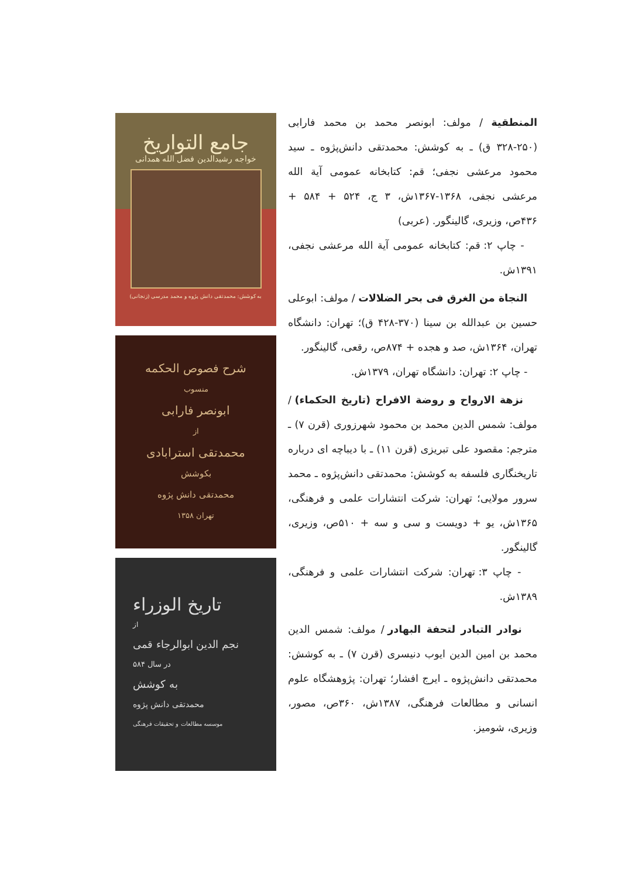جامع التواریخ
خواجه رشیدالدین فضل الله همدانی
به کوشش: محمدتقی دانش پژوه و محمد مدرسی (زنجانی)
شرح فصوص الحکمه
منسوب
ابونصر فارابی
از
محمدتقی استرابادی
بکوشش
محمدتقی دانش پژوه
تهران ۱۳۵۸
تاریخ الوزراء
از
نجم الدین ابوالرجاء قمی
در سال ۵۸۴
به کوشش
محمدتقی دانش پژوه
موسسه مطالعات و تحقیقات فرهنگی
المنطقیة / مولف: ابونصر محمد بن محمد فارابی (۲۵۰-۳۲۸ ق) ـ به کوشش: محمدتقی دانش‌پژوه ـ سید محمود مرعشی نجفی؛ قم: کتابخانه عمومی آیة الله مرعشی نجفی، ۱۳۶۸-۱۳۶۷ش، ۳ ج، ۵۲۴ + ۵۸۴ + ۴۳۶ص، وزیری، گالینگور. (عربی)
- چاپ ۲: قم: کتابخانه عمومی آیة الله مرعشی نجفی، ۱۳۹۱ش.
النجاة من الغرق فی بحر الضلالات / مولف: ابوعلی حسین بن عبدالله بن سینا (۳۷۰-۴۲۸ ق)؛ تهران: دانشگاه تهران، ۱۳۶۴ش، صد و هجده + ۸۷۴ص، رقعی، گالینگور.
- چاپ ۲: تهران: دانشگاه تهران، ۱۳۷۹ش.
نزهة الارواح و روضة الافراح (تاریخ الحکماء) / مولف: شمس الدین محمد بن محمود شهرزوری (قرن ۷) ـ مترجم: مقصود علی تبریزی (قرن ۱۱) ـ با دیباچه ای درباره تاریخنگاری فلسفه به کوشش: محمدتقی دانش‌پژوه ـ محمد سرور مولایی؛ تهران: شرکت انتشارات علمی و فرهنگی، ۱۳۶۵ش، یو + دویست و سی و سه + ۵۱۰ص، وزیری، گالینگور.
- چاپ ۳: تهران: شرکت انتشارات علمی و فرهنگی، ۱۳۸۹ش.
نوادر التبادر لتحفة البهادر / مولف: شمس الدین محمد بن امین الدین ایوب دنیسری (قرن ۷) ـ به کوشش: محمدتقی دانش‌پژوه ـ ایرج افشار؛ تهران: پژوهشگاه علوم انسانی و مطالعات فرهنگی، ۱۳۸۷ش، ۳۶۰ص، مصور، وزیری، شومیز.